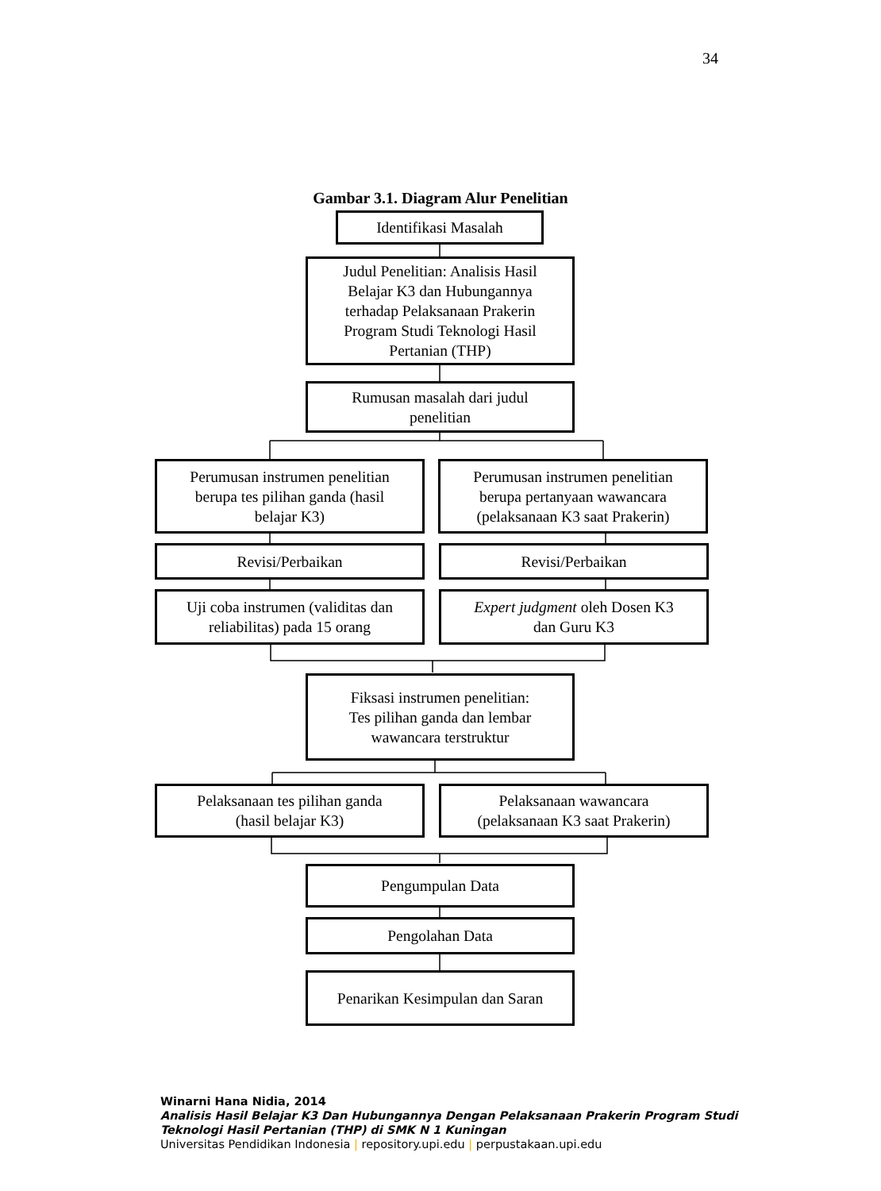34
Gambar 3.1. Diagram Alur Penelitian
Identifikasi Masalah
Judul Penelitian: Analisis Hasil
Belajar K3 dan Hubungannya
terhadap Pelaksanaan Prakerin
Program Studi Teknologi Hasil
Pertanian (THP)
Rumusan masalah dari judul
penelitian
Perumusan instrumen penelitian
berupa tes pilihan ganda (hasil
belajar K3)
Perumusan instrumen penelitian
berupa pertanyaan wawancara
(pelaksanaan K3 saat Prakerin)
Revisi/Perbaikan Revisi/Perbaikan
Uji coba instrumen (validitas dan
reliabilitas) pada 15 orang
Expert judgment oleh Dosen K3
dan Guru K3
Fiksasi instrumen penelitian:
Tes pilihan ganda dan lembar
wawancara terstruktur
Pelaksanaan tes pilihan ganda
(hasil belajar K3)
Pelaksanaan wawancara
(pelaksanaan K3 saat Prakerin)
Pengumpulan Data
Pengolahan Data
Penarikan Kesimpulan dan Saran
Winarni Hana Nidia, 2014
Analisis Hasil Belajar K3 Dan Hubungannya Dengan Pelaksanaan Prakerin Program Studi
Teknologi Hasil Pertanian (THP) di SMK N 1 Kuningan
Universitas Pendidikan Indonesia | repository.upi.edu | perpustakaan.upi.edu